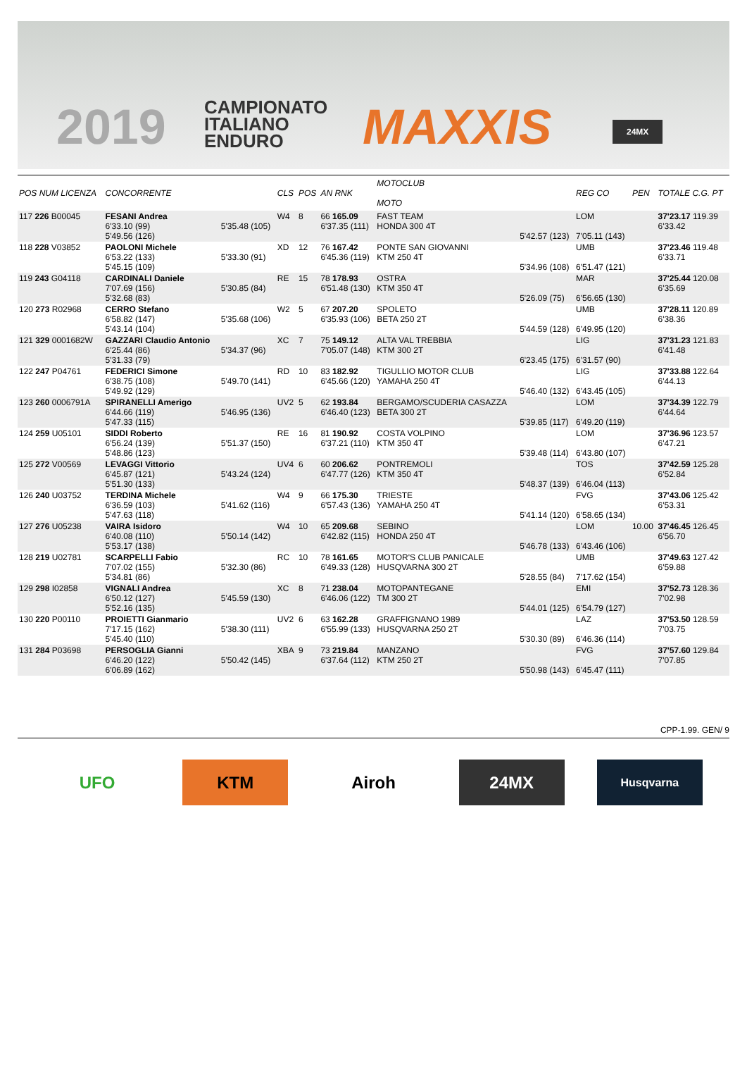2019
CAMPIONATO
ITALIANO
ENDURO
MAXXIS 24MX
| POS NUM LICENZA | CONCORRENTE | | CLS | POS | AN RNK | MOTOCLUB MOTO | | REG CO | PEN | TOTALE C.G. PT |
| --- | --- | --- | --- | --- | --- | --- | --- | --- | --- | --- |
| 117 226 B00045 | FESANI Andrea 6'33.10 (99) 5'49.56 (126) | 5'35.48 (105) | W4 | 8 | 66 165.09 6'37.35 (111) | FAST TEAM HONDA 300 4T | 5'42.57 (123) | LOM 7'05.11 (143) | | 37'23.17 119.39 6'33.42 |
| 118 228 V03852 | PAOLONI Michele 6'53.22 (133) 5'45.15 (109) | 5'33.30 (91) | XD | 12 | 76 167.42 6'45.36 (119) | PONTE SAN GIOVANNI KTM 250 4T | 5'34.96 (108) | UMB 6'51.47 (121) | | 37'23.46 119.48 6'33.71 |
| 119 243 G04118 | CARDINALI Daniele 7'07.69 (156) 5'32.68 (83) | 5'30.85 (84) | RE | 15 | 78 178.93 6'51.48 (130) | OSTRA KTM 350 4T | 5'26.09 (75) | MAR 6'56.65 (130) | | 37'25.44 120.08 6'35.69 |
| 120 273 R02968 | CERRO Stefano 6'58.82 (147) 5'43.14 (104) | 5'35.68 (106) | W2 | 5 | 67 207.20 6'35.93 (106) | SPOLETO BETA 250 2T | 5'44.59 (128) | UMB 6'49.95 (120) | | 37'28.11 120.89 6'38.36 |
| 121 329 0001682W | GAZZARI Claudio Antonio 6'25.44 (86) 5'31.33 (79) | 5'34.37 (96) | XC | 7 | 75 149.12 7'05.07 (148) | ALTA VAL TREBBIA KTM 300 2T | 6'23.45 (175) | LIG 6'31.57 (90) | | 37'31.23 121.83 6'41.48 |
| 122 247 P04761 | FEDERICI Simone 6'38.75 (108) 5'49.92 (129) | 5'49.70 (141) | RD | 10 | 83 182.92 6'45.66 (120) | TIGULLIO MOTOR CLUB YAMAHA 250 4T | 5'46.40 (132) | LIG 6'43.45 (105) | | 37'33.88 122.64 6'44.13 |
| 123 260 0006791A | SPIRANELLI Amerigo 6'44.66 (119) 5'47.33 (115) | 5'46.95 (136) | UV2 | 5 | 62 193.84 6'46.40 (123) | BERGAMO/SCUDERIA CASAZZA BETA 300 2T | 5'39.85 (117) | LOM 6'49.20 (119) | | 37'34.39 122.79 6'44.64 |
| 124 259 U05101 | SIDDI Roberto 6'56.24 (139) 5'48.86 (123) | 5'51.37 (150) | RE | 16 | 81 190.92 6'37.21 (110) | COSTA VOLPINO KTM 350 4T | 5'39.48 (114) | LOM 6'43.80 (107) | | 37'36.96 123.57 6'47.21 |
| 125 272 V00569 | LEVAGGI Vittorio 6'45.87 (121) 5'51.30 (133) | 5'43.24 (124) | UV4 | 6 | 60 206.62 6'47.77 (126) | PONTREMOLI KTM 350 4T | 5'48.37 (139) | TOS 6'46.04 (113) | | 37'42.59 125.28 6'52.84 |
| 126 240 U03752 | TERDINA Michele 6'36.59 (103) 5'47.63 (118) | 5'41.62 (116) | W4 | 9 | 66 175.30 6'57.43 (136) | TRIESTE YAMAHA 250 4T | 5'41.14 (120) | FVG 6'58.65 (134) | | 37'43.06 125.42 6'53.31 |
| 127 276 U05238 | VAIRA Isidoro 6'40.08 (110) 5'53.17 (138) | 5'50.14 (142) | W4 | 10 | 65 209.68 6'42.82 (115) | SEBINO HONDA 250 4T | 5'46.78 (133) | LOM 6'43.46 (106) | 10.00 | 37'46.45 126.45 6'56.70 |
| 128 219 U02781 | SCARPELLI Fabio 7'07.02 (155) 5'34.81 (86) | 5'32.30 (86) | RC | 10 | 78 161.65 6'49.33 (128) | MOTOR'S CLUB PANICALE HUSQVARNA 300 2T | 5'28.55 (84) | UMB 7'17.62 (154) | | 37'49.63 127.42 6'59.88 |
| 129 298 I02858 | VIGNALI Andrea 6'50.12 (127) 5'52.16 (135) | 5'45.59 (130) | XC | 8 | 71 238.04 6'46.06 (122) | MOTOPANTEGANE TM 300 2T | 5'44.01 (125) | EMI 6'54.79 (127) | | 37'52.73 128.36 7'02.98 |
| 130 220 P00110 | PROIETTI Gianmario 7'17.15 (162) 5'45.40 (110) | 5'38.30 (111) | UV2 | 6 | 63 162.28 6'55.99 (133) | GRAFFIGNANO 1989 HUSQVARNA 250 2T | 5'30.30 (89) | LAZ 6'46.36 (114) | | 37'53.50 128.59 7'03.75 |
| 131 284 P03698 | PERSOGLIA Gianni 6'46.20 (122) 6'06.89 (162) | 5'50.42 (145) | XBA | 9 | 73 219.84 6'37.64 (112) | MANZANO KTM 250 2T | 5'50.98 (143) | FVG 6'45.47 (111) | | 37'57.60 129.84 7'07.85 |
CPP-1.99. GEN/ 9
UFO KTM Airoh 24MX
Husqvarna